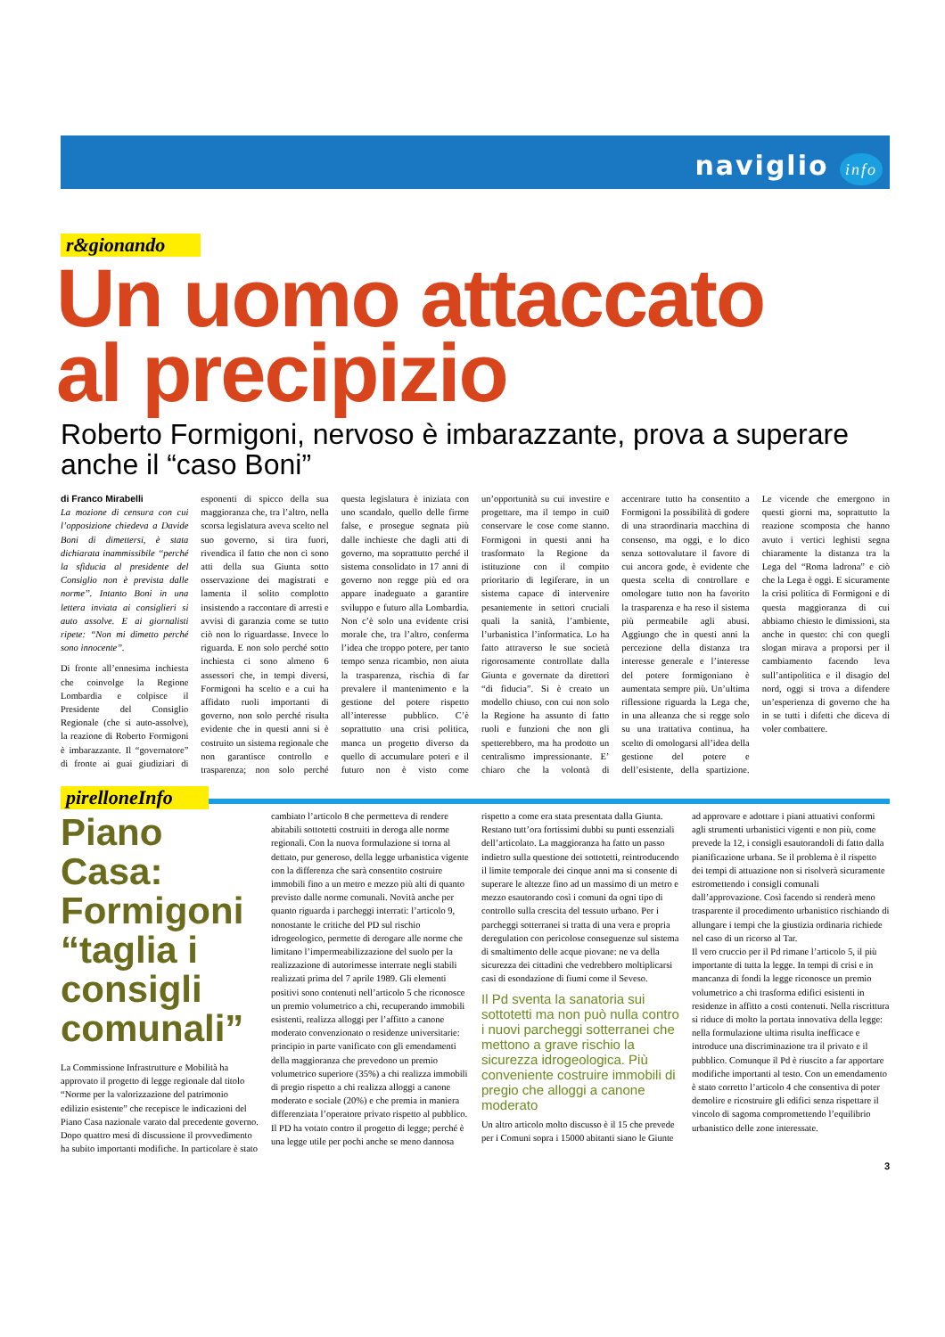naviglio info
r&gionando
Un uomo attaccato
al precipizio
Roberto Formigoni, nervoso è imbarazzante, prova a superare anche il “caso Boni”
di Franco Mirabelli
La mozione di censura con cui l’opposizione chiedeva a Davide Boni di dimettersi, è stata dichiarata inammissibile ‘‘perché la sfiducia al presidente del Consiglio non è prevista dalle norme’’. Intanto Boni in una lettera inviata ai consiglieri si auto assolve. E ai giornalisti ripete: “Non mi dimetto perché sono innocente”.
Di fronte all’ennesima inchiesta che coinvolge la Regione Lombardia e colpisce il Presidente del Consiglio Regionale (che si auto-assolve), la reazione di Roberto Formigoni è imbarazzante. Il “governatore” di fronte ai guai giudiziari di esponenti di spicco della sua maggioranza che, tra l’altro, nella scorsa legislatura aveva scelto nel suo governo, si tira fuori, rivendica il fatto che non ci sono atti della sua Giunta sotto osservazione dei magistrati e lamenta il solito complotto insistendo a raccontare di arresti e avvisi di garanzia come se tutto ciò non lo riguardasse. Invece lo riguarda. E non solo perché sotto inchiesta ci sono almeno 6 assessori che, in tempi diversi, Formigoni ha scelto e a cui ha affidato ruoli importanti di governo, non solo perché risulta evidente che in questi anni si è costruito un sistema regionale che non garantisce controllo e trasparenza; non solo perché questa legislatura è iniziata con uno scandalo, quello delle firme false, e prosegue segnata più dalle inchieste che dagli atti di governo, ma soprattutto perché il sistema consolidato in 17 anni di governo non regge più ed ora appare inadeguato a garantire sviluppo e futuro alla Lombardia. Non c’è solo una evidente crisi morale che, tra l’altro, conferma l’idea che troppo potere, per tanto tempo senza ricambio, non aiuta la trasparenza, rischia di far prevalere il mantenimento e la gestione del potere rispetto all’interesse pubblico. C’è soprattutto una crisi politica, manca un progetto diverso da quello di accumulare poteri e il futuro non è visto come un’opportunità su cui investire e progettare, ma il tempo in cui0 conservare le cose come stanno. Formigoni in questi anni ha trasformato la Regione da istituzione con il compito prioritario di legiferare, in un sistema capace di intervenire pesantemente in settori cruciali quali la sanità, l’ambiente, l’urbanistica l’informatica. Lo ha fatto attraverso le sue società rigorosamente controllate dalla Giunta e governate da direttori “di fiducia”. Si è creato un modello chiuso, con cui non solo la Regione ha assunto di fatto ruoli e funzioni che non gli spetterebbero, ma ha prodotto un centralismo impressionante. E’ chiaro che la volontà di accentrare tutto ha consentito a Formigoni la possibilità di godere di una straordinaria macchina di consenso, ma oggi, e lo dico senza sottovalutare il favore di cui ancora gode, è evidente che questa scelta di controllare e omologare tutto non ha favorito la trasparenza e ha reso il sistema più permeabile agli abusi. Aggiungo che in questi anni la percezione della distanza tra interesse generale e l’interesse del potere formigoniano è aumentata sempre più. Un’ultima riflessione riguarda la Lega che, in una alleanza che si regge solo su una trattativa continua, ha scelto di omologarsi all’idea della gestione del potere e dell’esistente, della spartizione. Le vicende che emergono in questi giorni ma, soprattutto la reazione scomposta che hanno avuto i vertici leghisti segna chiaramente la distanza tra la Lega del “Roma ladrona” e ciò che la Lega è oggi. E sicuramente la crisi politica di Formigoni e di questa maggioranza di cui abbiamo chiesto le dimissioni, sta anche in questo: chi con quegli slogan mirava a proporsi per il cambiamento facendo leva sull’antipolitica e il disagio del nord, oggi si trova a difendere un’esperienza di governo che ha in se tutti i difetti che diceva di voler combattere.
pirelloneInfo
Piano Casa: Formigoni “taglia i consigli comunali”
La Commissione Infrastrutture e Mobilità ha approvato il progetto di legge regionale dal titolo “Norme per la valorizzazione del patrimonio edilizio esistente” che recepisce le indicazioni del Piano Casa nazionale varato dal precedente governo. Dopo quattro mesi di discussione il provvedimento ha subito importanti modifiche. In particolare è stato cambiato l’articolo 8 che permetteva di rendere abitabili sottotetti costruiti in deroga alle norme regionali. Con la nuova formulazione si torna al dettato, pur generoso, della legge urbanistica vigente con la differenza che sarà consentito costruire immobili fino a un metro e mezzo più alti di quanto previsto dalle norme comunali. Novità anche per quanto riguarda i parcheggi interrati: l’articolo 9, nonostante le critiche del PD sul rischio idrogeologico, permette di derogare alle norme che limitano l’impermeabilizzazione del suolo per la realizzazione di autorimesse interrate negli stabili realizzati prima del 7 aprile 1989. Gli elementi positivi sono contenuti nell’articolo 5 che riconosce un premio volumetrico a chi, recuperando immobili esistenti, realizza alloggi per l’affitto a canone moderato convenzionato o residenze universitarie: principio in parte vanificato con gli emendamenti della maggioranza che prevedono un premio volumetrico superiore (35%) a chi realizza immobili di pregio rispetto a chi realizza alloggi a canone moderato e sociale (20%) e che premia in maniera differenziata l’operatore privato rispetto al pubblico.
Il PD ha votato contro il progetto di legge; perché è una legge utile per pochi anche se meno dannosa rispetto a come era stata presentata dalla Giunta. Restano tutt’ora fortissimi dubbi su punti essenziali dell’articolato. La maggioranza ha fatto un passo indietro sulla questione dei sottotetti, reintroducendo il limite temporale dei cinque anni ma si consente di superare le altezze fino ad un massimo di un metro e mezzo esautorando così i comuni da ogni tipo di controllo sulla crescita del tessuto urbano. Per i parcheggi sotterranei si tratta di una vera e propria deregulation con pericolose conseguenze sul sistema di smaltimento delle acque piovane: ne va della sicurezza dei cittadini che vedrebbero moltiplicarsi casi di esondazione di fiumi come il Seveso.
Il Pd sventa la sanatoria sui sottotetti ma non può nulla contro i nuovi parcheggi sotterranei che mettono a grave rischio la sicurezza idrogeologica. Più conveniente costruire immobili di pregio che alloggi a canone moderato
Un altro articolo molto discusso è il 15 che prevede per i Comuni sopra i 15000 abitanti siano le Giunte ad approvare e adottare i piani attuativi conformi agli strumenti urbanistici vigenti e non più, come prevede la 12, i consigli esautorandoli di fatto dalla pianificazione urbana. Se il problema è il rispetto dei tempi di attuazione non si risolverà sicuramente estromettendo i consigli comunali dall’approvazione. Così facendo si renderà meno trasparente il procedimento urbanistico rischiando di allungare i tempi che la giustizia ordinaria richiede nel caso di un ricorso al Tar.
Il vero cruccio per il Pd rimane l’articolo 5, il più importante di tutta la legge. In tempi di crisi e in mancanza di fondi la legge riconosce un premio volumetrico a chi trasforma edifici esistenti in residenze in affitto a costi contenuti. Nella riscrittura si riduce di molto la portata innovativa della legge: nella formulazione ultima risulta inefficace e introduce una discriminazione tra il privato e il pubblico. Comunque il Pd è riuscito a far apportare modifiche importanti al testo. Con un emendamento è stato corretto l’articolo 4 che consentiva di poter demolire e ricostruire gli edifici senza rispettare il vincolo di sagoma compromettendo l’equilibrio urbanistico delle zone interessate.
3